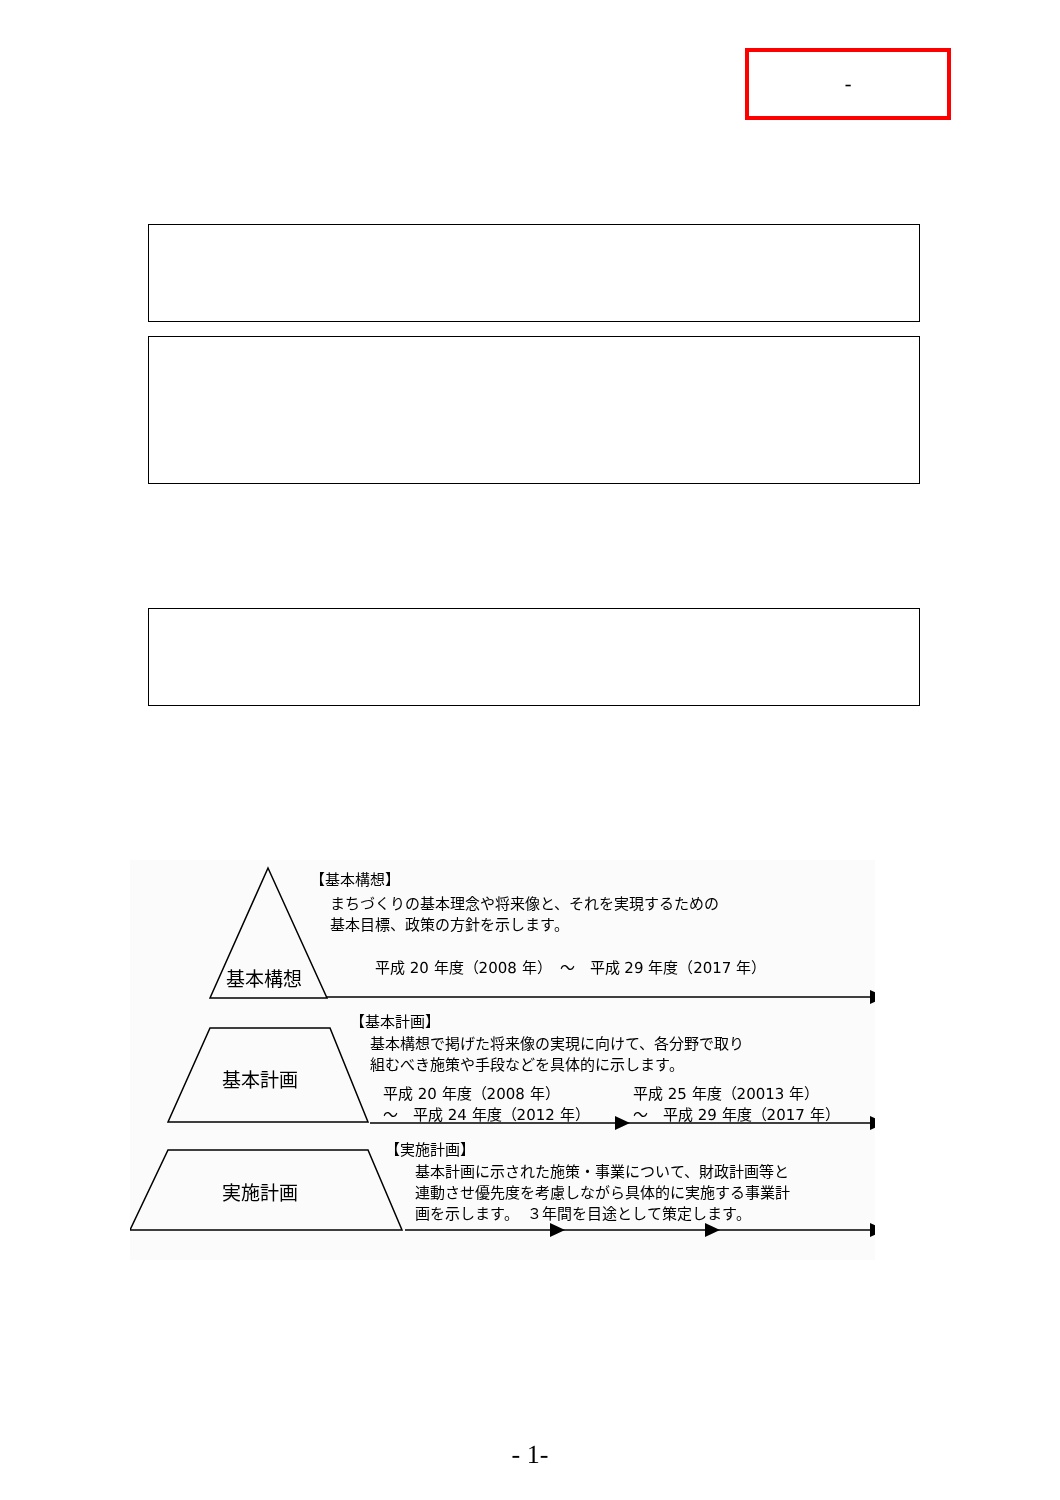-
基本構想
【基本構想】
まちづくりの基本理念や将来像と、それを実現するための
基本目標、政策の方針を示します。
平成 20 年度（2008 年）　～　平成 29 年度（2017 年）
基本計画
【基本計画】
基本構想で掲げた将来像の実現に向けて、各分野で取り
組むべき施策や手段などを具体的に示します。
平成 20 年度（2008 年）
～　平成 24 年度（2012 年）
平成 25 年度（20013 年）
～　平成 29 年度（2017 年）
実施計画
【実施計画】
基本計画に示された施策・事業について、財政計画等と
連動させ優先度を考慮しながら具体的に実施する事業計
画を示します。　３年間を目途として策定します。
- 1-